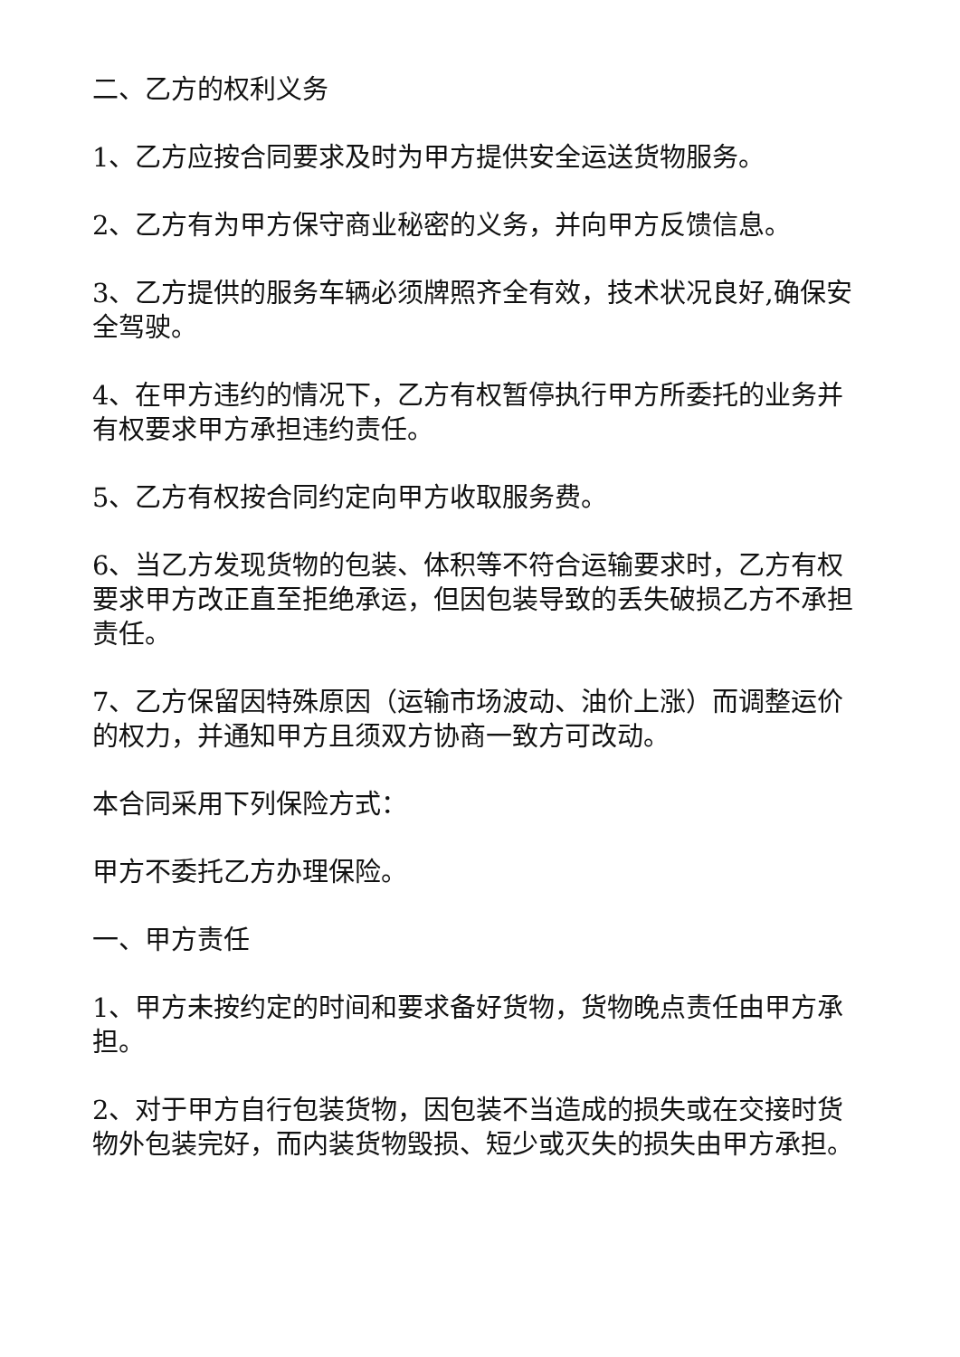二、乙方的权利义务
1、乙方应按合同要求及时为甲方提供安全运送货物服务。
2、乙方有为甲方保守商业秘密的义务，并向甲方反馈信息。
3、乙方提供的服务车辆必须牌照齐全有效，技术状况良好,确保安全驾驶。
4、在甲方违约的情况下，乙方有权暂停执行甲方所委托的业务并有权要求甲方承担违约责任。
5、乙方有权按合同约定向甲方收取服务费。
6、当乙方发现货物的包装、体积等不符合运输要求时，乙方有权要求甲方改正直至拒绝承运，但因包装导致的丢失破损乙方不承担责任。
7、乙方保留因特殊原因（运输市场波动、油价上涨）而调整运价的权力，并通知甲方且须双方协商一致方可改动。
本合同采用下列保险方式：
甲方不委托乙方办理保险。
一、甲方责任
1、甲方未按约定的时间和要求备好货物，货物晚点责任由甲方承担。
2、对于甲方自行包装货物，因包装不当造成的损失或在交接时货物外包装完好，而内装货物毁损、短少或灭失的损失由甲方承担。